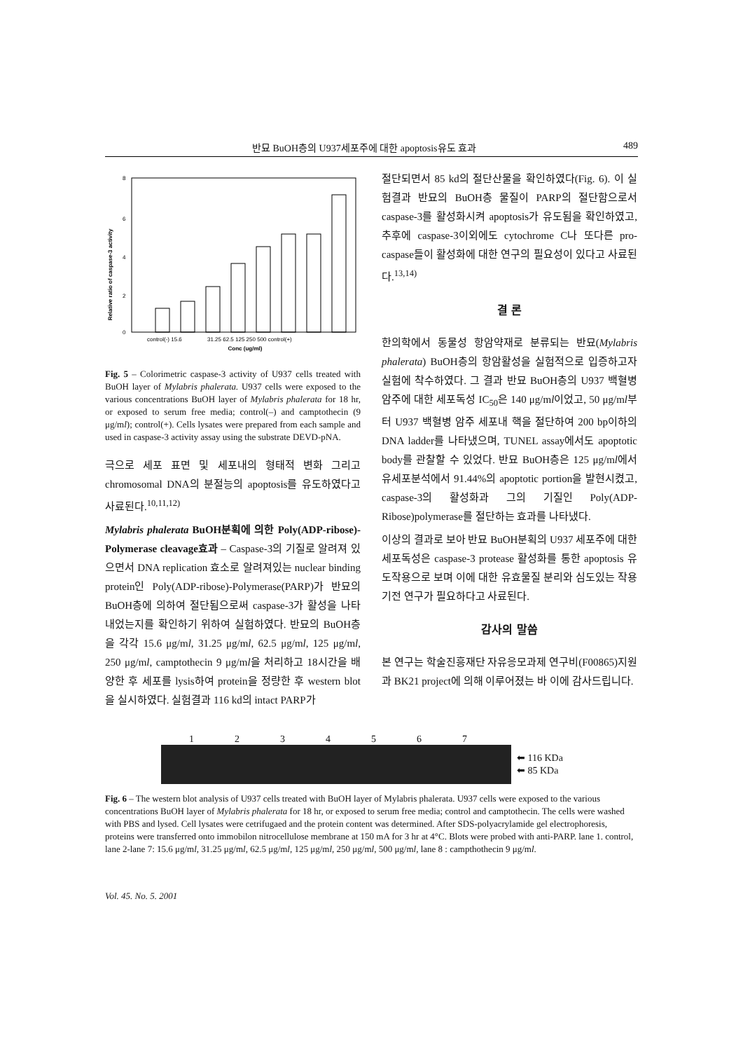반묘 BuOH층의 U937세포주에 대한 apoptosis유도 효과 489
Relative ratio of caspase-3 activity
8
6
4
2
0
control(-) 15.6
31.25 62.5 125 250 500 control(+)
Conc (ug/ml)
Fig. 5 – Colorimetric caspase-3 activity of U937 cells treated with BuOH layer of Mylabris phalerata. U937 cells were exposed to the various concentrations BuOH layer of Mylabris phalerata for 18 hr, or exposed to serum free media; control(–) and camptothecin (9 μg/ml); control(+). Cells lysates were prepared from each sample and used in caspase-3 activity assay using the substrate DEVD-pNA.
극으로 세포 표면 및 세포내의 형태적 변화 그리고 chromosomal DNA의 분절능의 apoptosis를 유도하였다고 사료된다.<sup>10,11,12)</sup>
Mylabris phalerata BuOH분획에 의한 Poly(ADP-ribose)-Polymerase cleavage효과 – Caspase-3의 기질로 알려져 있으면서 DNA replication 효소로 알려져있는 nuclear binding protein인 Poly(ADP-ribose)-Polymerase(PARP)가 반묘의 BuOH층에 의하여 절단됨으로써 caspase-3가 활성을 나타내었는지를 확인하기 위하여 실험하였다. 반묘의 BuOH층을 각각 15.6 μg/ml, 31.25 μg/ml, 62.5 μg/ml, 125 μg/ml, 250 μg/ml, camptothecin 9 μg/ml을 처리하고 18시간을 배양한 후 세포를 lysis하여 protein을 정량한 후 western blot을 실시하였다. 실험결과 116 kd의 intact PARP가
절단되면서 85 kd의 절단산물을 확인하였다(Fig. 6). 이 실험결과 반묘의 BuOH층 물질이 PARP의 절단함으로서 caspase-3를 활성화시켜 apoptosis가 유도됨을 확인하였고, 추후에 caspase-3이외에도 cytochrome C나 또다른 pro-caspase들이 활성화에 대한 연구의 필요성이 있다고 사료된다.<sup>13,14)</sup>
결 론
한의학에서 동물성 항암약재로 분류되는 반묘(Mylabris phalerata) BuOH층의 항암활성을 실험적으로 입증하고자 실험에 착수하였다. 그 결과 반묘 BuOH층의 U937 백혈병 암주에 대한 세포독성 IC<sub>50</sub>은 140 μg/ml이었고, 50 μg/ml부터 U937 백혈병 암주 세포내 핵을 절단하여 200 bp이하의 DNA ladder를 나타냈으며, TUNEL assay에서도 apoptotic body를 관찰할 수 있었다. 반묘 BuOH층은 125 μg/ml에서 유세포분석에서 91.44%의 apoptotic portion을 발현시켰고, caspase-3의 활성화과 그의 기질인 Poly(ADP-Ribose)polymerase를 절단하는 효과를 나타냈다.
이상의 결과로 보아 반묘 BuOH분획의 U937 세포주에 대한 세포독성은 caspase-3 protease 활성화를 통한 apoptosis 유도작용으로 보며 이에 대한 유효물질 분리와 심도있는 작용기전 연구가 필요하다고 사료된다.
감사의 말씀
본 연구는 학술진흥재단 자유응모과제 연구비(F00865)지원과 BK21 project에 의해 이루어졌는 바 이에 감사드립니다.
1234567
⬅ 116 KDa
⬅ 85 KDa
Fig. 6 – The western blot analysis of U937 cells treated with BuOH layer of Mylabris phalerata. U937 cells were exposed to the various concentrations BuOH layer of Mylabris phalerata for 18 hr, or exposed to serum free media; control and camptothecin. The cells were washed with PBS and lysed. Cell lysates were cetrifugaed and the protein content was determined. After SDS-polyacrylamide gel electrophoresis, proteins were transferred onto immobilon nitrocellulose membrane at 150 mA for 3 hr at 4°C. Blots were probed with anti-PARP. lane 1. control, lane 2-lane 7: 15.6 μg/ml, 31.25 μg/ml, 62.5 μg/ml, 125 μg/ml, 250 μg/ml, 500 μg/ml, lane 8 : campthothecin 9 μg/ml.
Vol. 45. No. 5. 2001